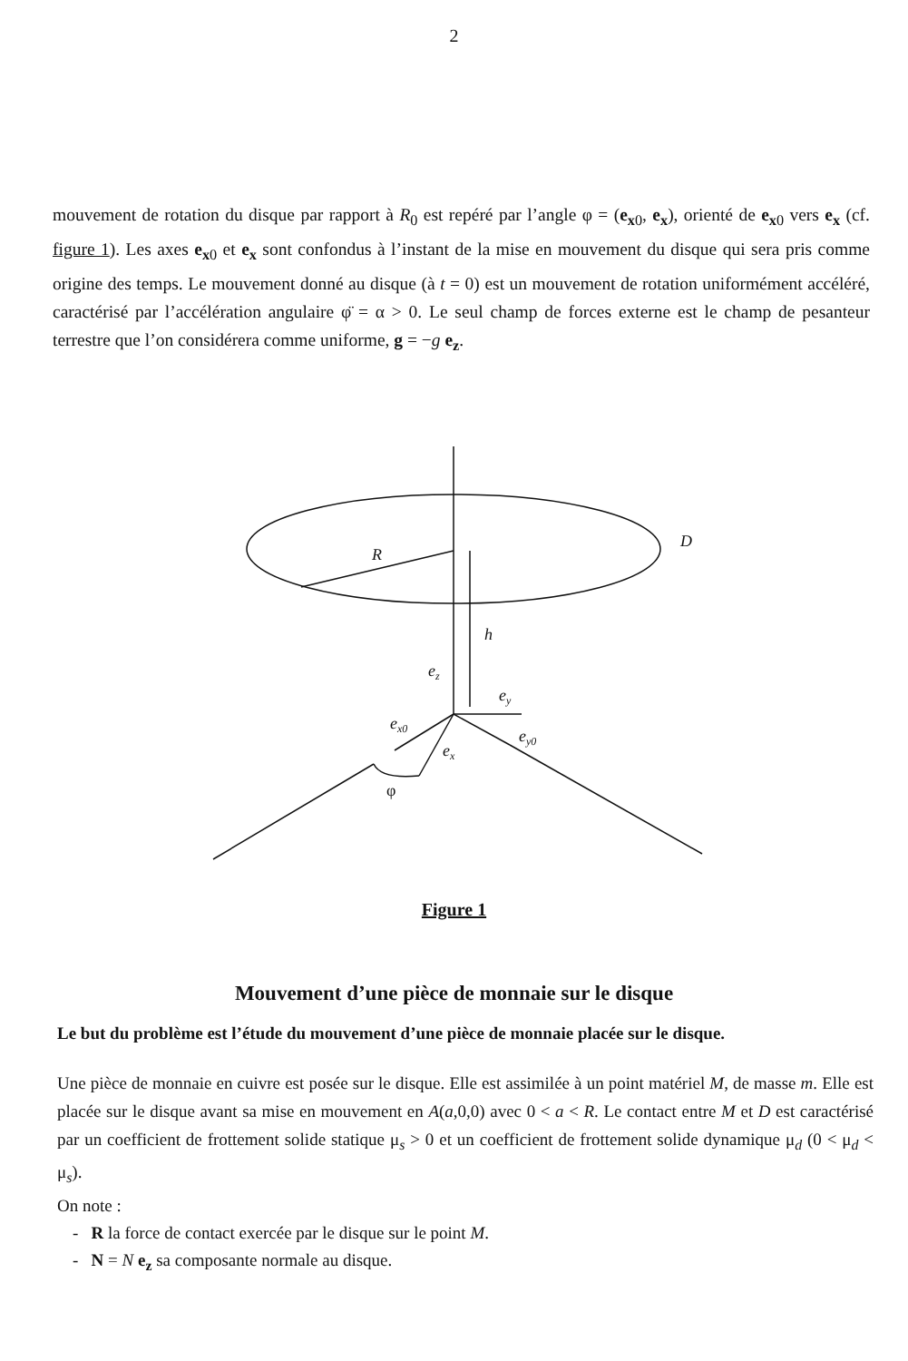2
mouvement de rotation du disque par rapport à R<sub>0</sub> est repéré par l’angle φ = (e<sub>x0</sub>, e<sub>x</sub>), orienté de e<sub>x0</sub> vers e<sub>x</sub> (cf. figure 1). Les axes e<sub>x0</sub> et e<sub>x</sub> sont confondus à l’instant de la mise en mouvement du disque qui sera pris comme origine des temps. Le mouvement donné au disque (à t = 0) est un mouvement de rotation uniformément accéléré, caractérisé par l’accélération angulaire φ̈ = α > 0. Le seul champ de forces externe est le champ de pesanteur terrestre que l’on considérera comme uniforme, g = −g e<sub>z</sub>.
R
D
h
ez
ey
ex0
ex
ey0
φ
Figure 1
Mouvement d’une pièce de monnaie sur le disque
Le but du problème est l’étude du mouvement d’une pièce de monnaie placée sur le disque.
Une pièce de monnaie en cuivre est posée sur le disque. Elle est assimilée à un point matériel M, de masse m. Elle est placée sur le disque avant sa mise en mouvement en A(a,0,0) avec 0 < a < R. Le contact entre M et D est caractérisé par un coefficient de frottement solide statique μ<sub>s</sub> > 0 et un coefficient de frottement solide dynamique μ<sub>d</sub> (0 < μ<sub>d</sub> < μ<sub>s</sub>).
On note :
- R la force de contact exercée par le disque sur le point M.
- N = N e<sub>z</sub> sa composante normale au disque.